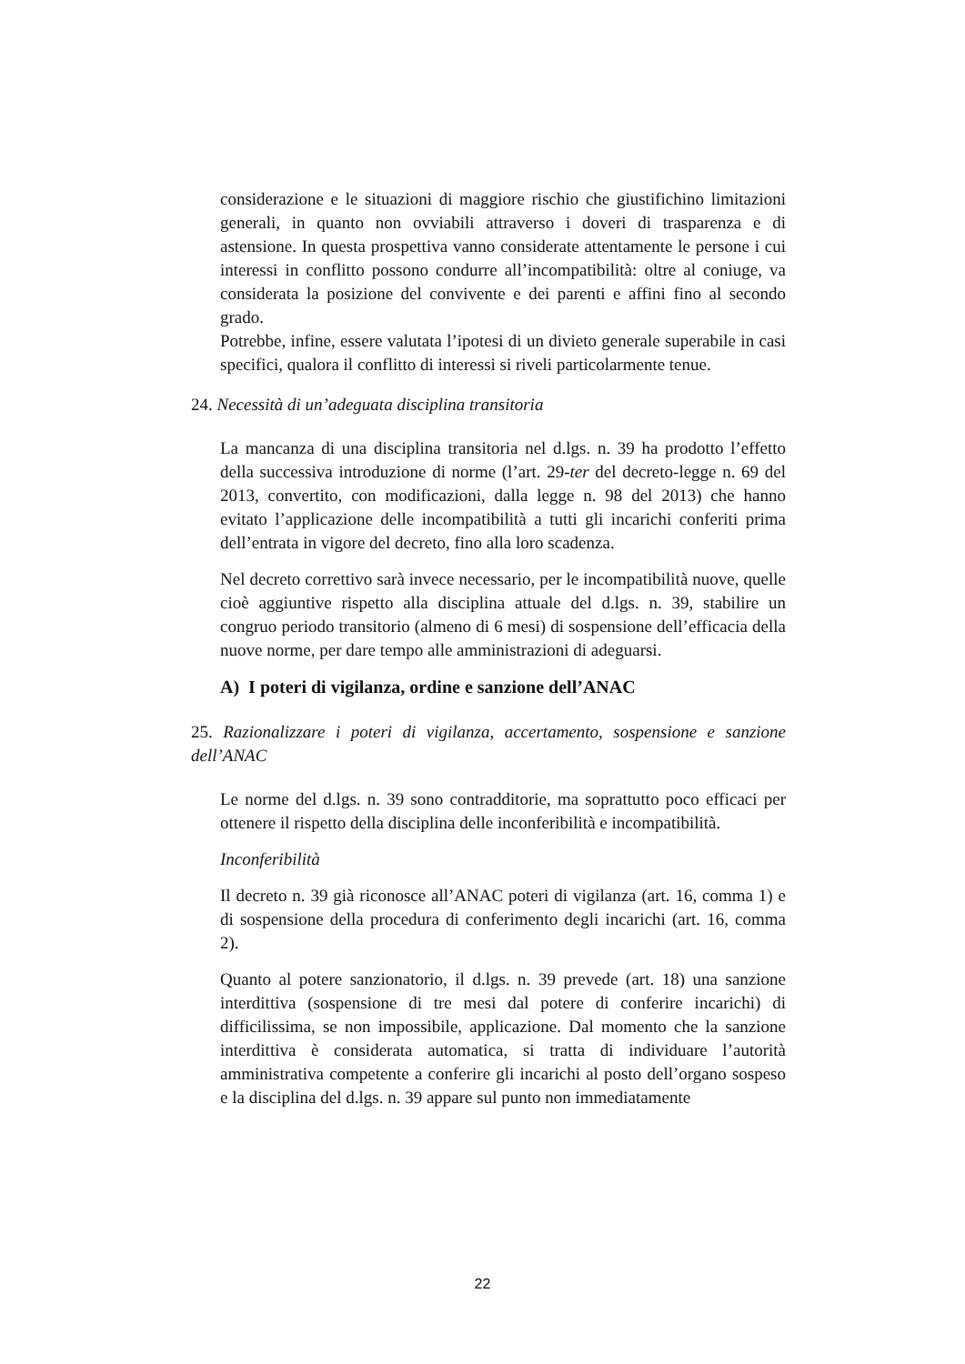considerazione e le situazioni di maggiore rischio che giustifichino limitazioni generali, in quanto non ovviabili attraverso i doveri di trasparenza e di astensione. In questa prospettiva vanno considerate attentamente le persone i cui interessi in conflitto possono condurre all’incompatibilità: oltre al coniuge, va considerata la posizione del convivente e dei parenti e affini fino al secondo grado.
Potrebbe, infine, essere valutata l’ipotesi di un divieto generale superabile in casi specifici, qualora il conflitto di interessi si riveli particolarmente tenue.
24. Necessità di un’adeguata disciplina transitoria
La mancanza di una disciplina transitoria nel d.lgs. n. 39 ha prodotto l’effetto della successiva introduzione di norme (l’art. 29-ter del decreto-legge n. 69 del 2013, convertito, con modificazioni, dalla legge n. 98 del 2013) che hanno evitato l’applicazione delle incompatibilità a tutti gli incarichi conferiti prima dell’entrata in vigore del decreto, fino alla loro scadenza.
Nel decreto correttivo sarà invece necessario, per le incompatibilità nuove, quelle cioè aggiuntive rispetto alla disciplina attuale del d.lgs. n. 39, stabilire un congruo periodo transitorio (almeno di 6 mesi) di sospensione dell’efficacia della nuove norme, per dare tempo alle amministrazioni di adeguarsi.
A) I poteri di vigilanza, ordine e sanzione dell’ANAC
25. Razionalizzare i poteri di vigilanza, accertamento, sospensione e sanzione dell’ANAC
Le norme del d.lgs. n. 39 sono contradditorie, ma soprattutto poco efficaci per ottenere il rispetto della disciplina delle inconferibilità e incompatibilità.
Inconferibilità
Il decreto n. 39 già riconosce all’ANAC poteri di vigilanza (art. 16, comma 1) e di sospensione della procedura di conferimento degli incarichi (art. 16, comma 2).
Quanto al potere sanzionatorio, il d.lgs. n. 39 prevede (art. 18) una sanzione interdittiva (sospensione di tre mesi dal potere di conferire incarichi) di difficilissima, se non impossibile, applicazione. Dal momento che la sanzione interdittiva è considerata automatica, si tratta di individuare l’autorità amministrativa competente a conferire gli incarichi al posto dell’organo sospeso e la disciplina del d.lgs. n. 39 appare sul punto non immediatamente
22